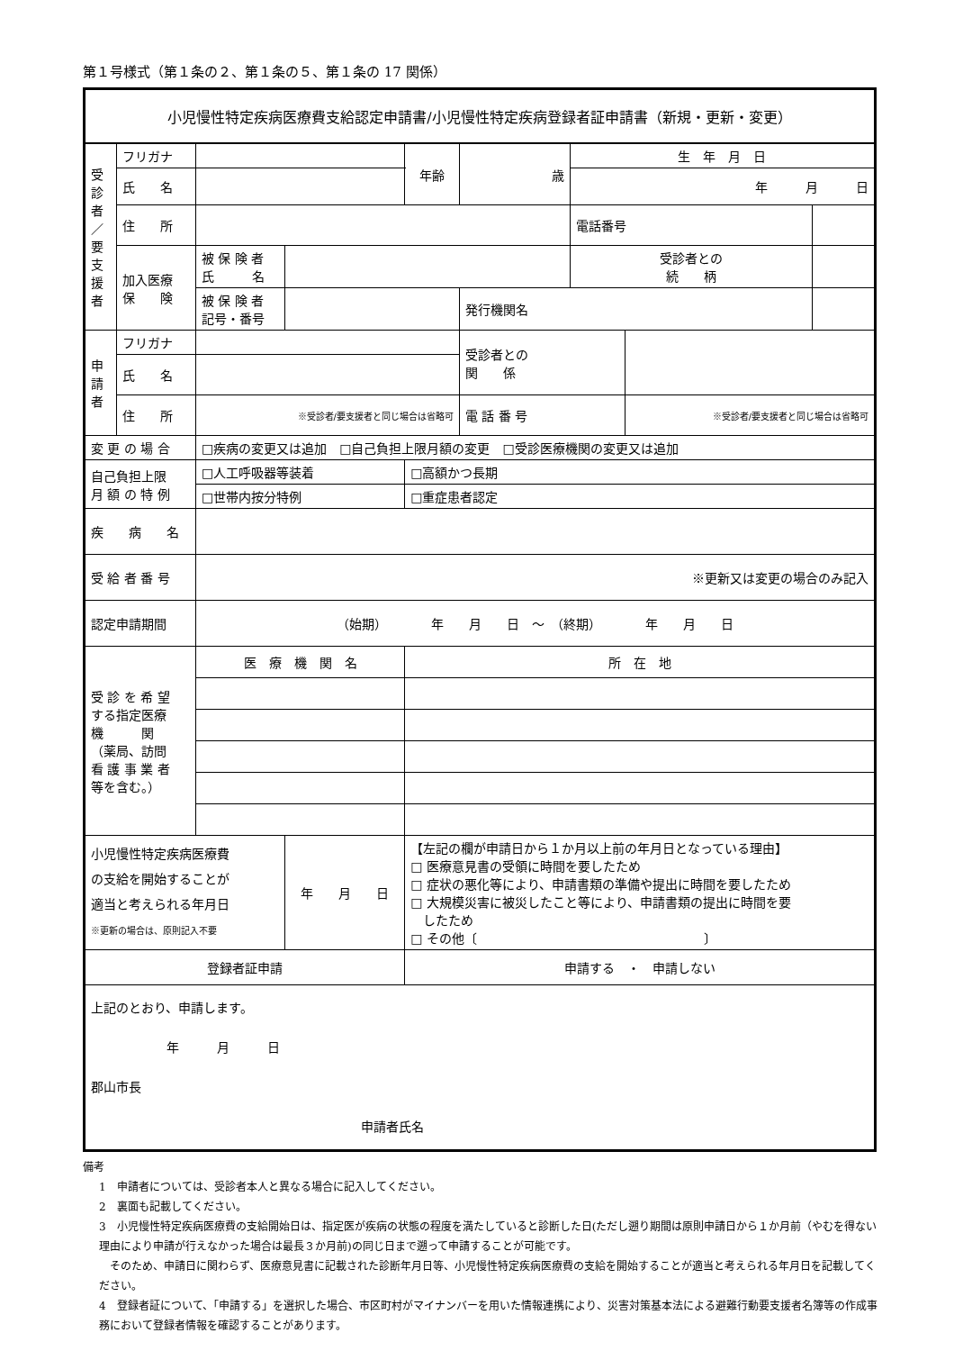第１号様式（第１条の２、第１条の５、第１条の 17 関係）
| 小児慢性特定疾病医療費支給認定申請書/小児慢性特定疾病登録者証申請書（新規・更新・変更） | | | | | | | | | |
| 受 診 者 ／ 要 支 援 者 | フリガナ | | | 年齢 | 歳 | 生 年 月 日 | | | |
| | 氏 名 | | | | | 年 月 日 | | | |
| | 住 所 | | | | | 電話番号 | | | |
| | 加入医療 保 険 | 被 保 険 者 氏 名 | | | | 受診者との 続 柄 | | | |
| | | 被 保 険 者 記号・番号 | | | 発行機関名 | | | | |
| 申 請 者 | フリガナ | | | | 受診者との 関 係 | | | | |
| | 氏 名 | | | | | | | | |
| | 住 所 | ※受診者/要支援者と同じ場合は省略可 | | | 電 話 番 号 | | ※受診者/要支援者と同じ場合は省略可 | | |
| 変 更 の 場 合 | | □疾病の変更又は追加 □自己負担上限月額の変更 □受診医療機関の変更又は追加 | | | | | | | |
| 自己負担上限 月 額 の 特 例 | | □人工呼吸器等装着 | | □高額かつ長期 | | | | | |
| | | □世帯内按分特例 | | □重症患者認定 | | | | | |
| 疾 病 名 | | | | | | | | | |
| 受 給 者 番 号 | | ※更新又は変更の場合のみ記入 | | | | | | | |
| 認定申請期間 | | （始期） 年 月 日 ～ （終期） 年 月 日 | | | | | | | |
| 受 診 を 希 望 する指定医療 機 関 （薬局、訪問 看 護 事 業 者 等を含む。） | | 医 療 機 関 名 | | 所 在 地 | | | | | |
| 小児慢性特定疾病医療費 の支給を開始することが 適当と考えられる年月日 ※更新の場合は、原則記入不要 | | | 年 月 日 | 【左記の欄が申請日から１か月以上前の年月日となっている理由】 □ 医療意見書の受領に時間を要したため □ 症状の悪化等により、申請書類の準備や提出に時間を要したため □ 大規模災害に被災したこと等により、申請書類の提出に時間を要 したため □ その他〔 〕 | | | | | |
| 登録者証申請 | | | | 申請する ・ 申請しない | | | | | |
| 上記のとおり、申請します。 年 月 日 郡山市長 申請者氏名 | | | | | | | | | |
備考
1　申請者については、受診者本人と異なる場合に記入してください。
2　裏面も記載してください。
3　小児慢性特定疾病医療費の支給開始日は、指定医が疾病の状態の程度を満たしていると診断した日(ただし遡り期間は原則申請日から１か月前（やむを得ない理由により申請が行えなかった場合は最長３か月前)の同じ日まで遡って申請することが可能です。
　そのため、申請日に関わらず、医療意見書に記載された診断年月日等、小児慢性特定疾病医療費の支給を開始することが適当と考えられる年月日を記載してください。
4　登録者証について、「申請する」を選択した場合、市区町村がマイナンバーを用いた情報連携により、災害対策基本法による避難行動要支援者名簿等の作成事務において登録者情報を確認することがあります。